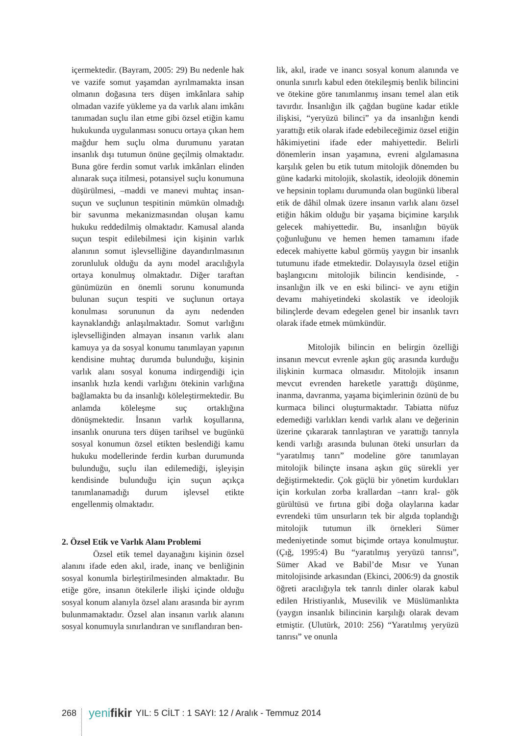içermektedir. (Bayram, 2005: 29) Bu nedenle hak ve vazife somut yaşamdan ayrılmamakta insan olmanın doğasına ters düşen imkânlara sahip olmadan vazife yükleme ya da varlık alanı imkânı tanımadan suçlu ilan etme gibi özsel etiğin kamu hukukunda uygulanması sonucu ortaya çıkan hem mağdur hem suçlu olma durumunu yaratan insanlık dışı tutumun önüne geçilmiş olmaktadır. Buna göre ferdin somut varlık imkânları elinden alınarak suça itilmesi, potansiyel suçlu konumuna düşürülmesi, –maddi ve manevi muhtaç insan-suçun ve suçlunun tespitinin mümkün olmadığı bir savunma mekanizmasından oluşan kamu hukuku reddedilmiş olmaktadır. Kamusal alanda suçun tespit edilebilmesi için kişinin varlık alanının somut işlevselliğine dayandırılmasının zorunluluk olduğu da aynı model aracılığıyla ortaya konulmuş olmaktadır. Diğer taraftan günümüzün en önemli sorunu konumunda bulunan suçun tespiti ve suçlunun ortaya konulması sorununun da aynı nedenden kaynaklandığı anlaşılmaktadır. Somut varlığını işlevselliğinden almayan insanın varlık alanı kamuya ya da sosyal konumu tanımlayan yapının kendisine muhtaç durumda bulunduğu, kişinin varlık alanı sosyal konuma indirgendiği için insanlık hızla kendi varlığını ötekinin varlığına bağlamakta bu da insanlığı köleleştirmektedir. Bu anlamda köleleşme suç ortaklığına dönüşmektedir. İnsanın varlık koşullarına, insanlık onuruna ters düşen tarihsel ve bugünkü sosyal konumun özsel etikten beslendiği kamu hukuku modellerinde ferdin kurban durumunda bulunduğu, suçlu ilan edilemediği, işleyişin kendisinde bulunduğu için suçun açıkça tanımlanamadığı durum işlevsel etikte engellenmiş olmaktadır.
2. Özsel Etik ve Varlık Alanı Problemi
Özsel etik temel dayanağını kişinin özsel alanını ifade eden akıl, irade, inanç ve benliğinin sosyal konumla birleştirilmesinden almaktadır. Bu etiğe göre, insanın ötekilerle ilişki içinde olduğu sosyal konum alanıyla özsel alanı arasında bir ayrım bulunmamaktadır. Özsel alan insanın varlık alanını sosyal konumuyla sınırlandıran ve sınıflandıran ben-
lik, akıl, irade ve inancı sosyal konum alanında ve onunla sınırlı kabul eden ötekileşmiş benlik bilincini ve ötekine göre tanımlanmış insanı temel alan etik tavırdır. İnsanlığın ilk çağdan bugüne kadar etikle ilişkisi, “yeryüzü bilinci” ya da insanlığın kendi yarattığı etik olarak ifade edebileceğimiz özsel etiğin hâkimiyetini ifade eder mahiyettedir. Belirli dönemlerin insan yaşamına, evreni algılamasına karşılık gelen bu etik tutum mitolojik dönemden bu güne kadarki mitolojik, skolastik, ideolojik dönemin ve hepsinin toplamı durumunda olan bugünkü liberal etik de dâhil olmak üzere insanın varlık alanı özsel etiğin hâkim olduğu bir yaşama biçimine karşılık gelecek mahiyettedir. Bu, insanlığın büyük çoğunluğunu ve hemen hemen tamamını ifade edecek mahiyette kabul görmüş yaygın bir insanlık tutumunu ifade etmektedir. Dolayısıyla özsel etiğin başlangıcını mitolojik bilincin kendisinde, -insanlığın ilk ve en eski bilinci- ve aynı etiğin devamı mahiyetindeki skolastik ve ideolojik bilinçlerde devam edegelen genel bir insanlık tavrı olarak ifade etmek mümkündür.
Mitolojik bilincin en belirgin özelliği insanın mevcut evrenle aşkın güç arasında kurduğu ilişkinin kurmaca olmasıdır. Mitolojik insanın mevcut evrenden hareketle yarattığı düşünme, inanma, davranma, yaşama biçimlerinin özünü de bu kurmaca bilinci oluşturmaktadır. Tabiatta nüfuz edemediği varlıkları kendi varlık alanı ve değerinin üzerine çıkararak tanrılaştıran ve yarattığı tanrıyla kendi varlığı arasında bulunan öteki unsurları da “yaratılmış tanrı” modeline göre tanımlayan mitolojik bilinçte insana aşkın güç sürekli yer değiştirmektedir. Çok güçlü bir yönetim kurdukları için korkulan zorba krallardan –tanrı kral- gök gürültüsü ve fırtına gibi doğa olaylarına kadar evrendeki tüm unsurların tek bir algıda toplandığı mitolojik tutumun ilk örnekleri Sümer medeniyetinde somut biçimde ortaya konulmuştur. (Çığ, 1995:4) Bu “yaratılmış yeryüzü tanrısı”, Sümer Akad ve Babil’de Mısır ve Yunan mitolojisinde arkasından (Ekinci, 2006:9) da gnostik öğreti aracılığıyla tek tanrılı dinler olarak kabul edilen Hristiyanlık, Musevilik ve Müslümanlıkta (yaygın insanlık bilincinin karşılığı olarak devam etmiştir. (Ulutürk, 2010: 256) “Yaratılmış yeryüzü tanrısı” ve onunla
268 yenifikir YIL: 5 CİLT : 1 SAYI: 12 / Aralık - Temmuz 2014